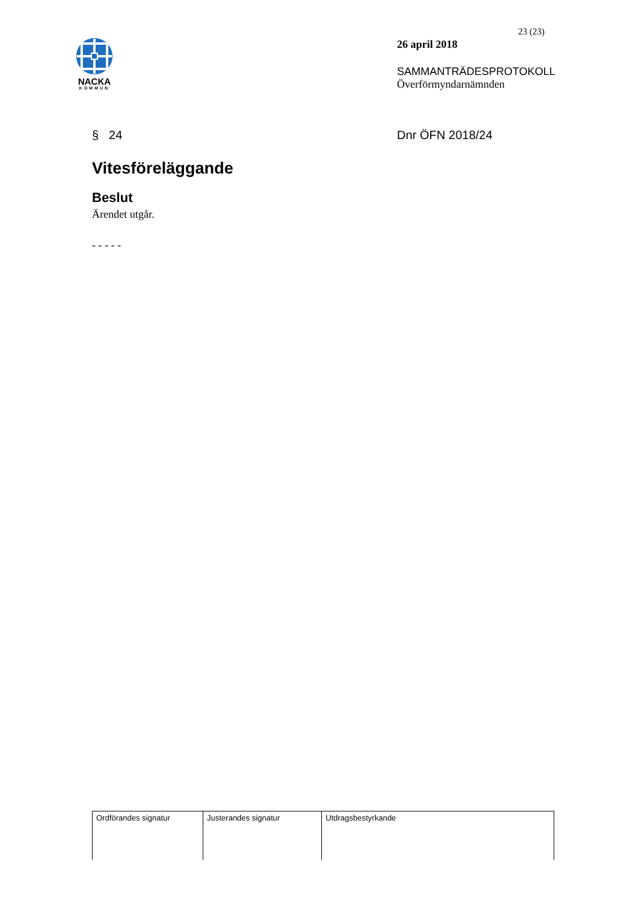NACKA
KOMMUN
23 (23)
26 april 2018
SAMMANTRÄDESPROTOKOLL
Överförmyndarnämnden
§ 24 Dnr ÖFN 2018/24
Vitesföreläggande
Beslut
Ärendet utgår.
- - - - -
| Ordförandes signatur | Justerandes signatur | Utdragsbestyrkande |